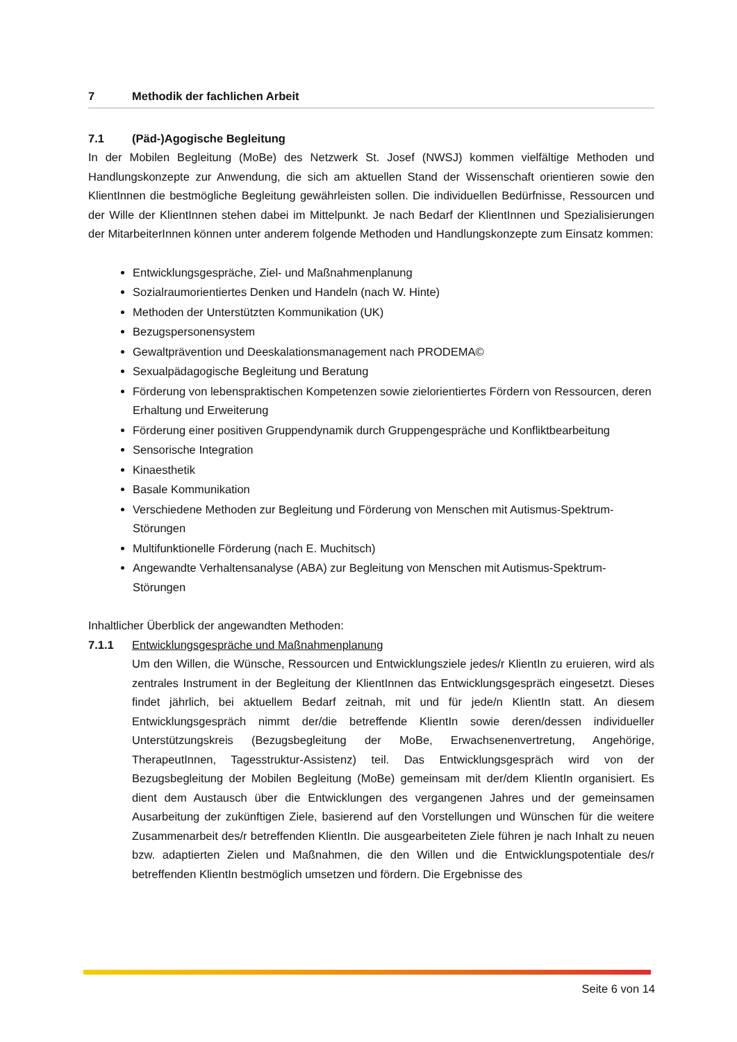7 Methodik der fachlichen Arbeit
7.1 (Päd-)Agogische Begleitung
In der Mobilen Begleitung (MoBe) des Netzwerk St. Josef (NWSJ) kommen vielfältige Methoden und Handlungskonzepte zur Anwendung, die sich am aktuellen Stand der Wissenschaft orientieren sowie den KlientInnen die bestmögliche Begleitung gewährleisten sollen. Die individuellen Bedürfnisse, Ressourcen und der Wille der KlientInnen stehen dabei im Mittelpunkt. Je nach Bedarf der KlientInnen und Spezialisierungen der MitarbeiterInnen können unter anderem folgende Methoden und Handlungskonzepte zum Einsatz kommen:
Entwicklungsgespräche, Ziel- und Maßnahmenplanung
Sozialraumorientiertes Denken und Handeln (nach W. Hinte)
Methoden der Unterstützten Kommunikation (UK)
Bezugspersonensystem
Gewaltprävention und Deeskalationsmanagement nach PRODEMA©
Sexualpädagogische Begleitung und Beratung
Förderung von lebenspraktischen Kompetenzen sowie zielorientiertes Fördern von Ressourcen, deren Erhaltung und Erweiterung
Förderung einer positiven Gruppendynamik durch Gruppengespräche und Konfliktbearbeitung
Sensorische Integration
Kinaesthetik
Basale Kommunikation
Verschiedene Methoden zur Begleitung und Förderung von Menschen mit Autismus-Spektrum-Störungen
Multifunktionelle Förderung (nach E. Muchitsch)
Angewandte Verhaltensanalyse (ABA) zur Begleitung von Menschen mit Autismus-Spektrum-Störungen
Inhaltlicher Überblick der angewandten Methoden:
7.1.1 Entwicklungsgespräche und Maßnahmenplanung
Um den Willen, die Wünsche, Ressourcen und Entwicklungsziele jedes/r KlientIn zu eruieren, wird als zentrales Instrument in der Begleitung der KlientInnen das Entwicklungsgespräch eingesetzt. Dieses findet jährlich, bei aktuellem Bedarf zeitnah, mit und für jede/n KlientIn statt. An diesem Entwicklungsgespräch nimmt der/die betreffende KlientIn sowie deren/dessen individueller Unterstützungskreis (Bezugsbegleitung der MoBe, Erwachsenenvertretung, Angehörige, TherapeutInnen, Tagesstruktur-Assistenz) teil. Das Entwicklungsgespräch wird von der Bezugsbegleitung der Mobilen Begleitung (MoBe) gemeinsam mit der/dem KlientIn organisiert. Es dient dem Austausch über die Entwicklungen des vergangenen Jahres und der gemeinsamen Ausarbeitung der zukünftigen Ziele, basierend auf den Vorstellungen und Wünschen für die weitere Zusammenarbeit des/r betreffenden KlientIn. Die ausgearbeiteten Ziele führen je nach Inhalt zu neuen bzw. adaptierten Zielen und Maßnahmen, die den Willen und die Entwicklungspotentiale des/r betreffenden KlientIn bestmöglich umsetzen und fördern. Die Ergebnisse des
Seite 6 von 14